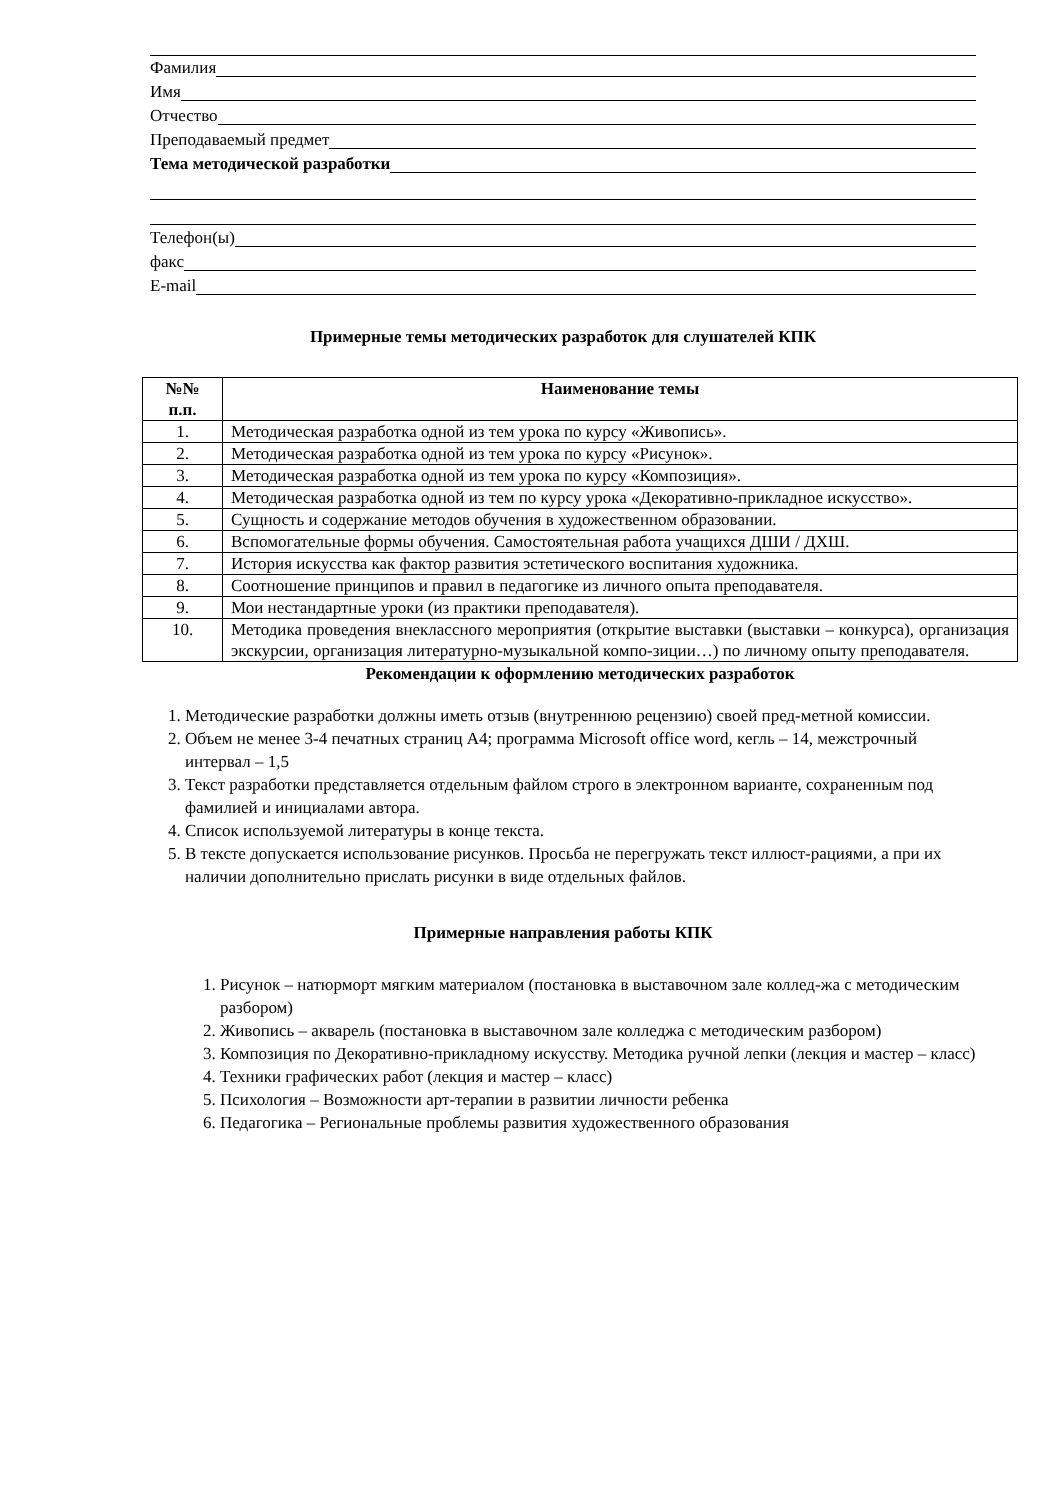Фамилия
Имя
Отчество
Преподаваемый предмет
Тема методической разработки
Телефон(ы)
факс
E-mail
Примерные темы методических разработок для слушателей КПК
| №№ п.п. | Наименование темы |
| --- | --- |
| 1. | Методическая разработка одной из тем урока по курсу «Живопись». |
| 2. | Методическая разработка одной из тем урока по курсу «Рисунок». |
| 3. | Методическая разработка одной из тем урока по курсу «Композиция». |
| 4. | Методическая разработка одной из тем по курсу урока «Декоративно-прикладное искусство». |
| 5. | Сущность и содержание методов обучения в художественном образовании. |
| 6. | Вспомогательные формы обучения. Самостоятельная работа учащихся ДШИ / ДХШ. |
| 7. | История искусства как фактор развития эстетического воспитания художника. |
| 8. | Соотношение принципов и правил в педагогике из личного опыта преподавателя. |
| 9. | Мои нестандартные уроки (из практики преподавателя). |
| 10. | Методика проведения внеклассного мероприятия (открытие выставки (выставки – конкурса), организация экскурсии, организация литературно-музыкальной компо-зиции…) по личному опыту преподавателя. |
Рекомендации к оформлению методических разработок
1. Методические разработки должны иметь отзыв (внутреннюю рецензию) своей пред-метной комиссии.
2. Объем не менее 3-4 печатных страниц А4; программа Microsoft office word, кегль – 14, межстрочный интервал – 1,5
3. Текст разработки представляется отдельным файлом строго в электронном варианте, сохраненным под фамилией и инициалами автора.
4. Список используемой литературы в конце текста.
5. В тексте допускается использование рисунков. Просьба не перегружать текст иллюст-рациями, а при их наличии дополнительно прислать рисунки в виде отдельных файлов.
Примерные направления работы КПК
1. Рисунок – натюрморт мягким материалом (постановка в выставочном зале коллед-жа с методическим разбором)
2. Живопись – акварель (постановка в выставочном зале колледжа с методическим разбором)
3. Композиция по Декоративно-прикладному искусству. Методика ручной лепки (лекция и мастер – класс)
4. Техники графических работ (лекция и мастер – класс)
5. Психология – Возможности арт-терапии в развитии личности ребенка
6. Педагогика – Региональные проблемы развития художественного образования